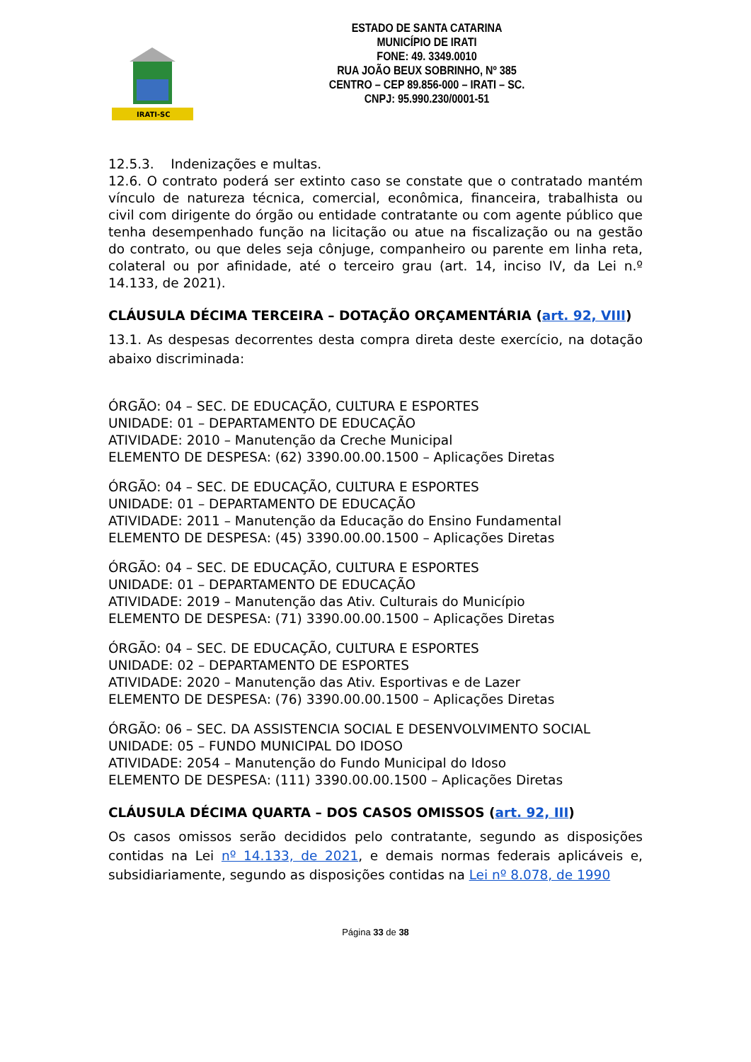IRATI-SC
ESTADO DE SANTA CATARINA
MUNICÍPIO DE IRATI
FONE: 49. 3349.0010
RUA JOÃO BEUX SOBRINHO, Nº 385
CENTRO – CEP 89.856-000 – IRATI – SC.
CNPJ: 95.990.230/0001-51
12.5.3. Indenizações e multas.
12.6. O contrato poderá ser extinto caso se constate que o contratado mantém vínculo de natureza técnica, comercial, econômica, financeira, trabalhista ou civil com dirigente do órgão ou entidade contratante ou com agente público que tenha desempenhado função na licitação ou atue na fiscalização ou na gestão do contrato, ou que deles seja cônjuge, companheiro ou parente em linha reta, colateral ou por afinidade, até o terceiro grau (art. 14, inciso IV, da Lei n.º 14.133, de 2021).
CLÁUSULA DÉCIMA TERCEIRA – DOTAÇÃO ORÇAMENTÁRIA (art. 92, VIII)
13.1. As despesas decorrentes desta compra direta deste exercício, na dotação abaixo discriminada:
ÓRGÃO: 04 – SEC. DE EDUCAÇÃO, CULTURA E ESPORTES
UNIDADE: 01 – DEPARTAMENTO DE EDUCAÇÃO
ATIVIDADE: 2010 – Manutenção da Creche Municipal
ELEMENTO DE DESPESA: (62) 3390.00.00.1500 – Aplicações Diretas
ÓRGÃO: 04 – SEC. DE EDUCAÇÃO, CULTURA E ESPORTES
UNIDADE: 01 – DEPARTAMENTO DE EDUCAÇÃO
ATIVIDADE: 2011 – Manutenção da Educação do Ensino Fundamental
ELEMENTO DE DESPESA: (45) 3390.00.00.1500 – Aplicações Diretas
ÓRGÃO: 04 – SEC. DE EDUCAÇÃO, CULTURA E ESPORTES
UNIDADE: 01 – DEPARTAMENTO DE EDUCAÇÃO
ATIVIDADE: 2019 – Manutenção das Ativ. Culturais do Município
ELEMENTO DE DESPESA: (71) 3390.00.00.1500 – Aplicações Diretas
ÓRGÃO: 04 – SEC. DE EDUCAÇÃO, CULTURA E ESPORTES
UNIDADE: 02 – DEPARTAMENTO DE ESPORTES
ATIVIDADE: 2020 – Manutenção das Ativ. Esportivas e de Lazer
ELEMENTO DE DESPESA: (76) 3390.00.00.1500 – Aplicações Diretas
ÓRGÃO: 06 – SEC. DA ASSISTENCIA SOCIAL E DESENVOLVIMENTO SOCIAL
UNIDADE: 05 – FUNDO MUNICIPAL DO IDOSO
ATIVIDADE: 2054 – Manutenção do Fundo Municipal do Idoso
ELEMENTO DE DESPESA: (111) 3390.00.00.1500 – Aplicações Diretas
CLÁUSULA DÉCIMA QUARTA – DOS CASOS OMISSOS (art. 92, III)
Os casos omissos serão decididos pelo contratante, segundo as disposições contidas na Lei nº 14.133, de 2021, e demais normas federais aplicáveis e, subsidiariamente, segundo as disposições contidas na Lei nº 8.078, de 1990
Página 33 de 38